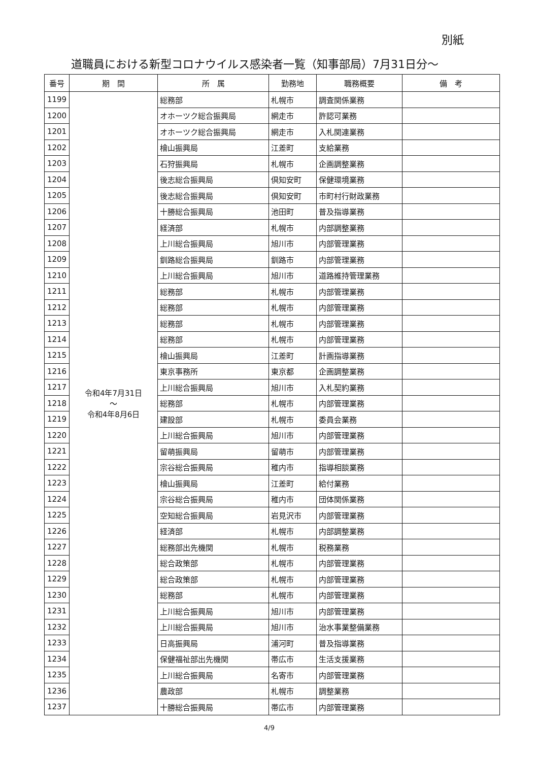別紙
道職員における新型コロナウイルス感染者一覧（知事部局）7月31日分～
| 番号 | 期 間 | 所 属 | 勤務地 | 職務概要 | 備 考 |
| --- | --- | --- | --- | --- | --- |
| 1199 | 令和4年7月31日 ～ 令和4年8月6日 | 総務部 | 札幌市 | 調査関係業務 | |
| 1200 | | オホーツク総合振興局 | 網走市 | 許認可業務 | |
| 1201 | | オホーツク総合振興局 | 網走市 | 入札関連業務 | |
| 1202 | | 檜山振興局 | 江差町 | 支給業務 | |
| 1203 | | 石狩振興局 | 札幌市 | 企画調整業務 | |
| 1204 | | 後志総合振興局 | 倶知安町 | 保健環境業務 | |
| 1205 | | 後志総合振興局 | 倶知安町 | 市町村行財政業務 | |
| 1206 | | 十勝総合振興局 | 池田町 | 普及指導業務 | |
| 1207 | | 経済部 | 札幌市 | 内部調整業務 | |
| 1208 | | 上川総合振興局 | 旭川市 | 内部管理業務 | |
| 1209 | | 釧路総合振興局 | 釧路市 | 内部管理業務 | |
| 1210 | | 上川総合振興局 | 旭川市 | 道路維持管理業務 | |
| 1211 | | 総務部 | 札幌市 | 内部管理業務 | |
| 1212 | | 総務部 | 札幌市 | 内部管理業務 | |
| 1213 | | 総務部 | 札幌市 | 内部管理業務 | |
| 1214 | | 総務部 | 札幌市 | 内部管理業務 | |
| 1215 | | 檜山振興局 | 江差町 | 計画指導業務 | |
| 1216 | | 東京事務所 | 東京都 | 企画調整業務 | |
| 1217 | | 上川総合振興局 | 旭川市 | 入札契約業務 | |
| 1218 | | 総務部 | 札幌市 | 内部管理業務 | |
| 1219 | | 建設部 | 札幌市 | 委員会業務 | |
| 1220 | | 上川総合振興局 | 旭川市 | 内部管理業務 | |
| 1221 | | 留萌振興局 | 留萌市 | 内部管理業務 | |
| 1222 | | 宗谷総合振興局 | 稚内市 | 指導相談業務 | |
| 1223 | | 檜山振興局 | 江差町 | 給付業務 | |
| 1224 | | 宗谷総合振興局 | 稚内市 | 団体関係業務 | |
| 1225 | | 空知総合振興局 | 岩見沢市 | 内部管理業務 | |
| 1226 | | 経済部 | 札幌市 | 内部調整業務 | |
| 1227 | | 総務部出先機関 | 札幌市 | 税務業務 | |
| 1228 | | 総合政策部 | 札幌市 | 内部管理業務 | |
| 1229 | | 総合政策部 | 札幌市 | 内部管理業務 | |
| 1230 | | 総務部 | 札幌市 | 内部管理業務 | |
| 1231 | | 上川総合振興局 | 旭川市 | 内部管理業務 | |
| 1232 | | 上川総合振興局 | 旭川市 | 治水事業整備業務 | |
| 1233 | | 日高振興局 | 浦河町 | 普及指導業務 | |
| 1234 | | 保健福祉部出先機関 | 帯広市 | 生活支援業務 | |
| 1235 | | 上川総合振興局 | 名寄市 | 内部管理業務 | |
| 1236 | | 農政部 | 札幌市 | 調整業務 | |
| 1237 | | 十勝総合振興局 | 帯広市 | 内部管理業務 | |
4/9